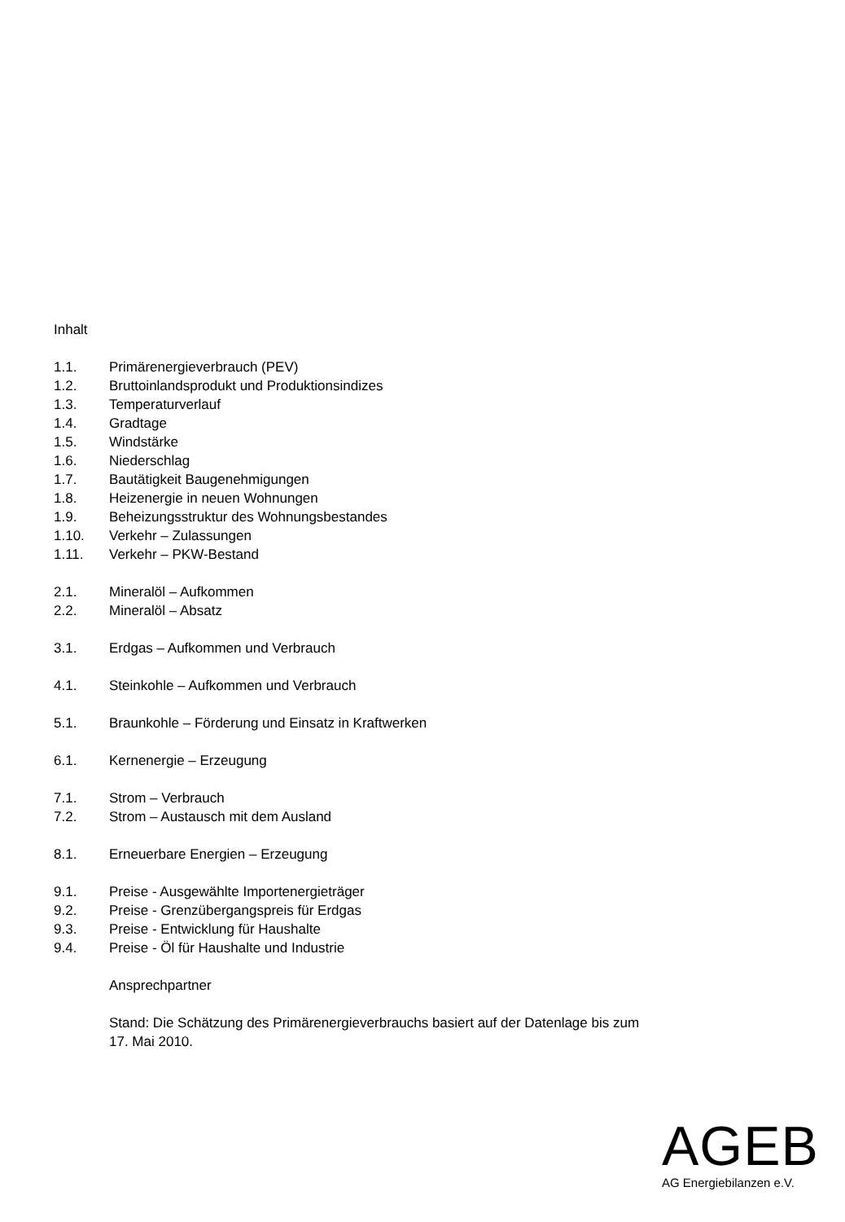Inhalt
1.1. Primärenergieverbrauch (PEV)
1.2. Bruttoinlandsprodukt und Produktionsindizes
1.3. Temperaturverlauf
1.4. Gradtage
1.5. Windstärke
1.6. Niederschlag
1.7. Bautätigkeit Baugenehmigungen
1.8. Heizenergie in neuen Wohnungen
1.9. Beheizungsstruktur des Wohnungsbestandes
1.10. Verkehr – Zulassungen
1.11. Verkehr – PKW-Bestand
2.1. Mineralöl – Aufkommen
2.2. Mineralöl – Absatz
3.1. Erdgas – Aufkommen und Verbrauch
4.1. Steinkohle – Aufkommen und Verbrauch
5.1. Braunkohle – Förderung und Einsatz in Kraftwerken
6.1. Kernenergie – Erzeugung
7.1. Strom – Verbrauch
7.2. Strom – Austausch mit dem Ausland
8.1. Erneuerbare Energien – Erzeugung
9.1. Preise - Ausgewählte Importenergieträger
9.2. Preise - Grenzübergangspreis für Erdgas
9.3. Preise - Entwicklung für Haushalte
9.4. Preise - Öl für Haushalte und Industrie
Ansprechpartner
Stand: Die Schätzung des Primärenergieverbrauchs basiert auf der Datenlage bis zum
17. Mai 2010.
AGEB
AG Energiebilanzen e.V.